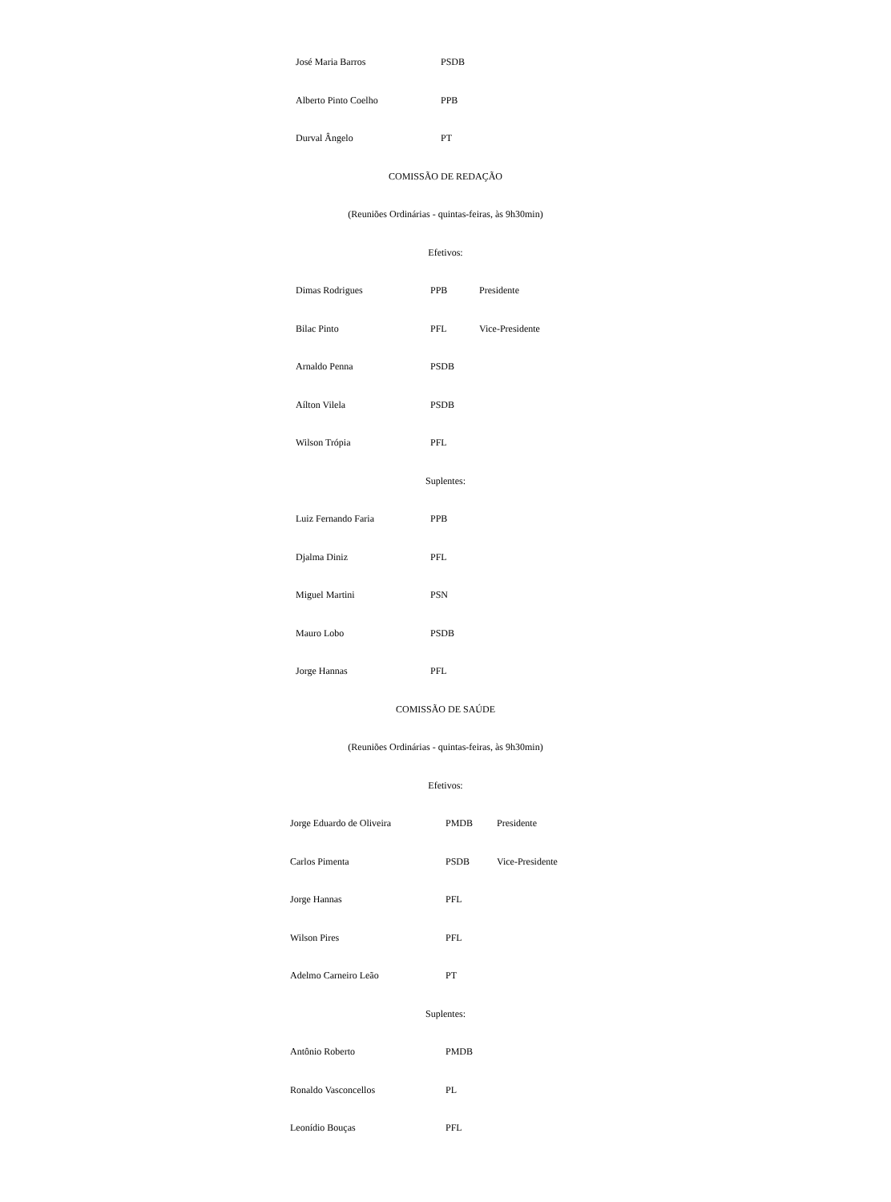| José Maria Barros | PSDB |
| Alberto Pinto Coelho | PPB |
| Durval Ângelo | PT |
COMISSÃO DE REDAÇÃO
(Reuniões Ordinárias - quintas-feiras, às 9h30min)
Efetivos:
| Dimas Rodrigues | PPB | Presidente |
| Bilac Pinto | PFL | Vice-Presidente |
| Arnaldo Penna | PSDB | |
| Aílton Vilela | PSDB | |
| Wilson Trópia | PFL | |
Suplentes:
| Luiz Fernando Faria | PPB |
| Djalma Diniz | PFL |
| Miguel Martini | PSN |
| Mauro Lobo | PSDB |
| Jorge Hannas | PFL |
COMISSÃO DE SAÚDE
(Reuniões Ordinárias - quintas-feiras, às 9h30min)
Efetivos:
| Jorge Eduardo de Oliveira | PMDB | Presidente |
| Carlos Pimenta | PSDB | Vice-Presidente |
| Jorge Hannas | PFL | |
| Wilson Pires | PFL | |
| Adelmo Carneiro Leão | PT | |
Suplentes:
| Antônio Roberto | PMDB |
| Ronaldo Vasconcellos | PL |
| Leonídio Bouças | PFL |